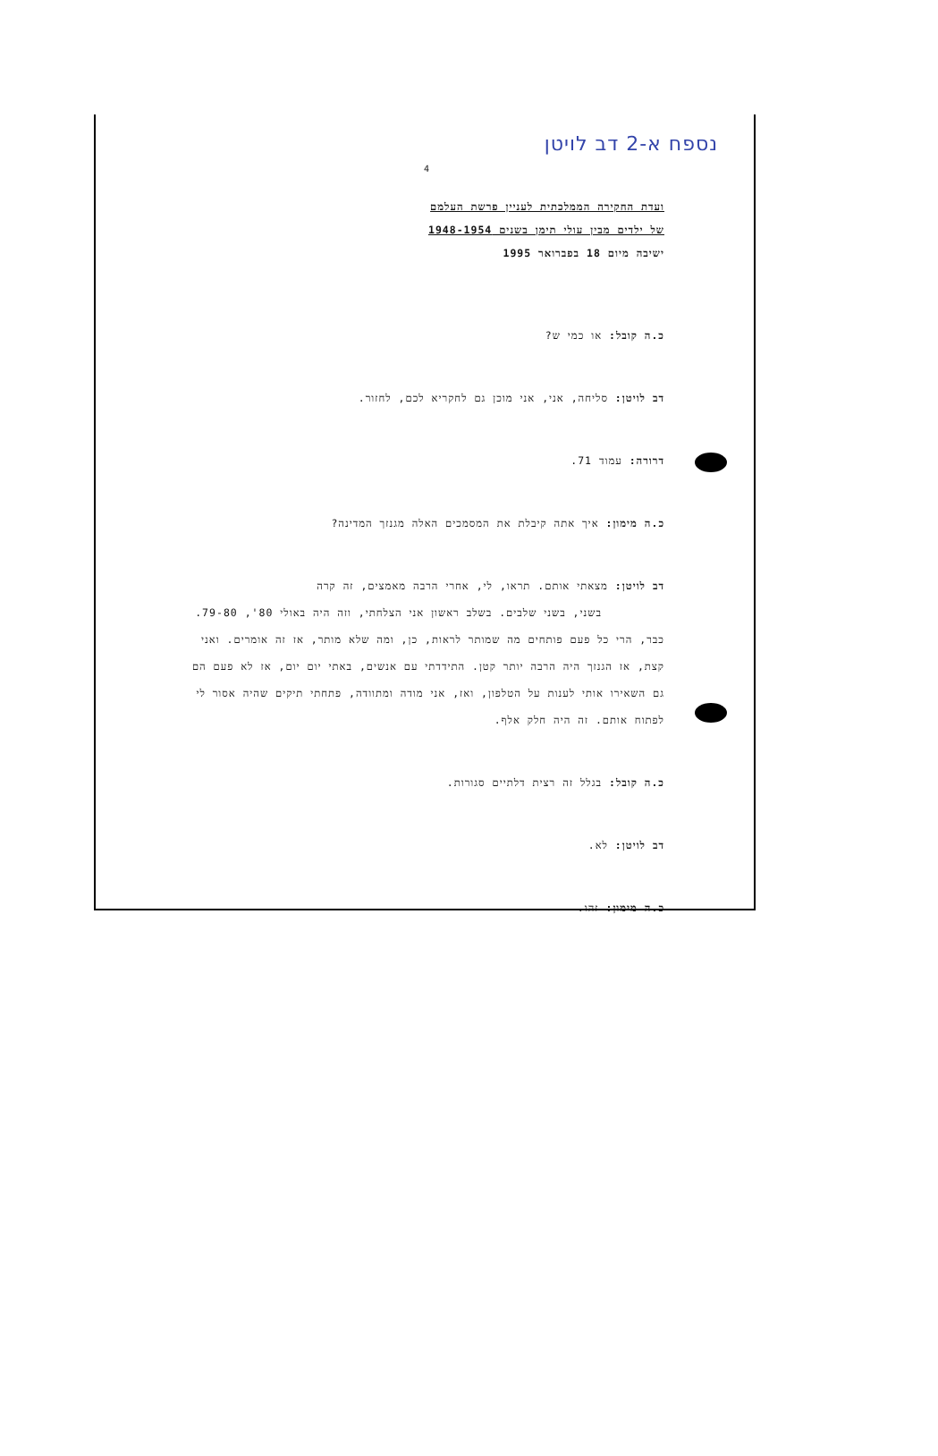נספח א-2 דב לויטן
4
ועדת החקירה הממלכתית לעניין פרשת העלמם
של ילדים מבין עולי תימן בשנים 1948-1954
ישיבה מיום 18 בפברואר 1995
כ.ה קובל: או כמי ש?
דב לויטן: סליחה, אני, אני מוכן גם לחקריא לכם, לחזור.
דרורה: עמוד 71.
כ.ה מימון: איך אתה קיבלת את המסמכים האלה מגנזך המדינה?
דב לויטן: מצאתי אותם. תראו, לי, אחרי הרבה מאמצים, זה קרה
בשני, בשני שלבים. בשלב ראשון אני הצלחתי, וזה היה באולי 80', 79-80. כבר, הרי כל פעם פותחים מה שמותר לראות, כן, ומה שלא מותר, אז זה אומרים. ואני קצת, אז הגנזך היה הרבה יותר קטן. התידדתי עם אנשים, באתי יום יום, אז לא פעם הם גם השאירו אותי לענות על הטלפון, ואז, אני מודה ומתוודה, פתחתי תיקים שהיה אסור לי לפתוח אותם. זה היה חלק אלף.
כ.ה קובל: בגלל זה רצית דלתיים סגורות.
דב לויטן: לא.
כ.ה מימון: זהו.